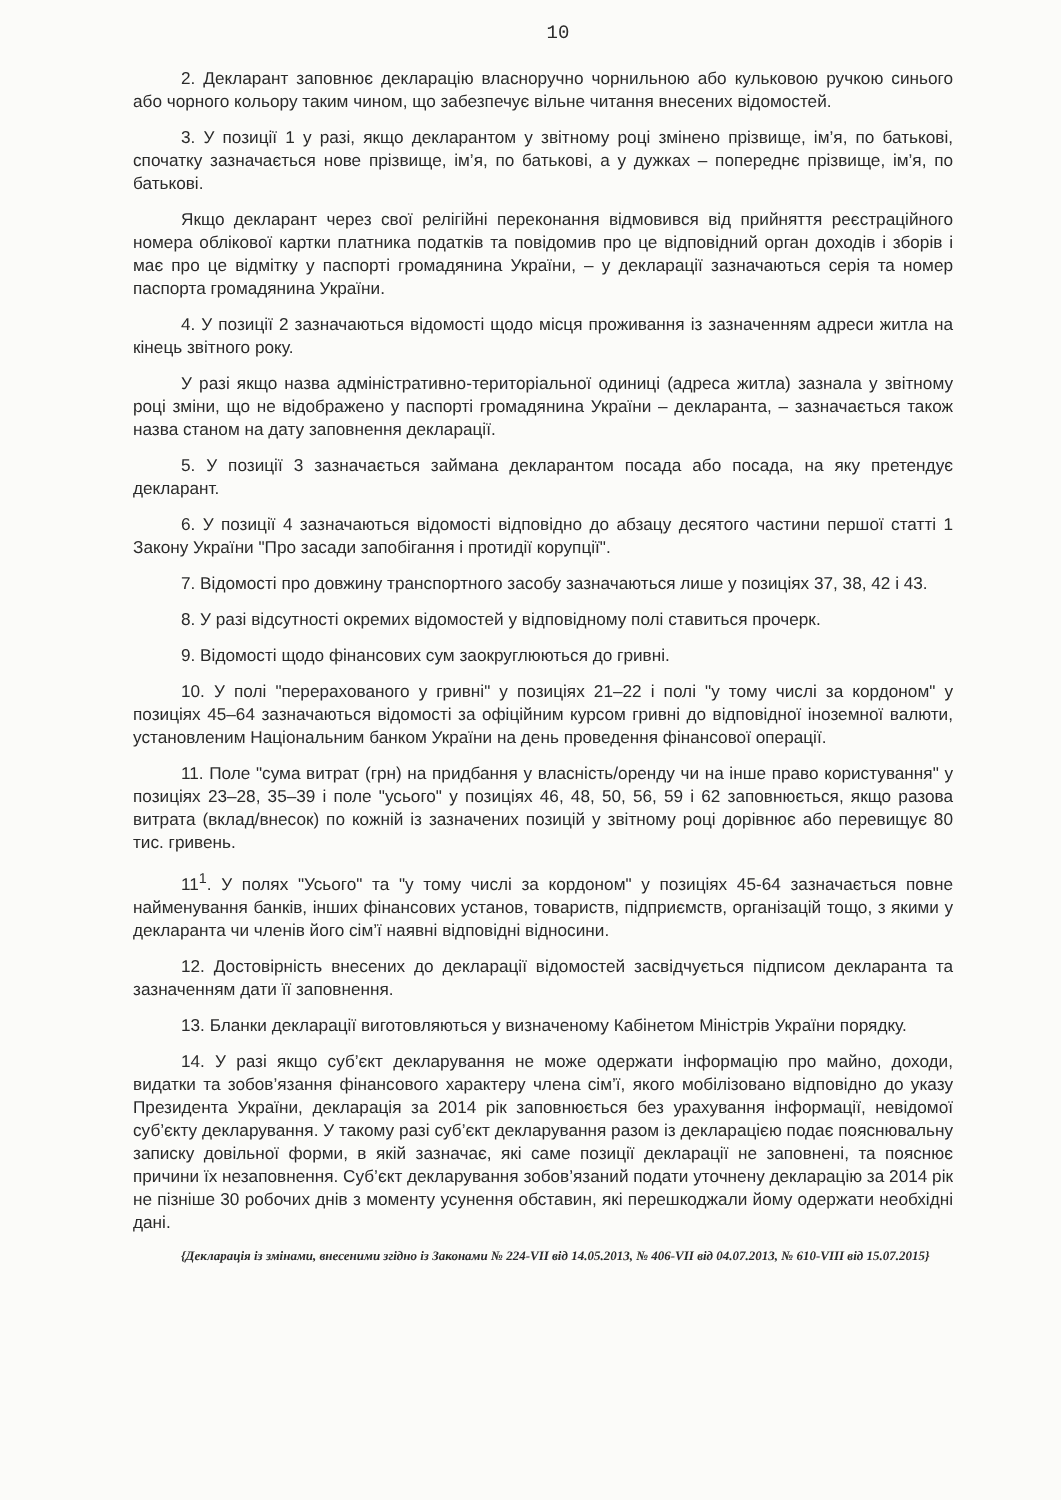10
2. Декларант заповнює декларацію власноручно чорнильною або кульковою ручкою синього або чорного кольору таким чином, що забезпечує вільне читання внесених відомостей.
3. У позиції 1 у разі, якщо декларантом у звітному році змінено прізвище, ім’я, по батькові, спочатку зазначається нове прізвище, ім’я, по батькові, а у дужках – попереднє прізвище, ім’я, по батькові.
Якщо декларант через свої релігійні переконання відмовився від прийняття реєстраційного номера облікової картки платника податків та повідомив про це відповідний орган доходів і зборів і має про це відмітку у паспорті громадянина України, – у декларації зазначаються серія та номер паспорта громадянина України.
4. У позиції 2 зазначаються відомості щодо місця проживання із зазначенням адреси житла на кінець звітного року.
У разі якщо назва адміністративно-територіальної одиниці (адреса житла) зазнала у звітному році зміни, що не відображено у паспорті громадянина України – декларанта, – зазначається також назва станом на дату заповнення декларації.
5. У позиції 3 зазначається займана декларантом посада або посада, на яку претендує декларант.
6. У позиції 4 зазначаються відомості відповідно до абзацу десятого частини першої статті 1 Закону України "Про засади запобігання і протидії корупції".
7. Відомості про довжину транспортного засобу зазначаються лише у позиціях 37, 38, 42 і 43.
8. У разі відсутності окремих відомостей у відповідному полі ставиться прочерк.
9. Відомості щодо фінансових сум заокруглюються до гривні.
10. У полі "перерахованого у гривні" у позиціях 21–22 і полі "у тому числі за кордоном" у позиціях 45–64 зазначаються відомості за офіційним курсом гривні до відповідної іноземної валюти, установленим Національним банком України на день проведення фінансової операції.
11. Поле "сума витрат (грн) на придбання у власність/оренду чи на інше право користування" у позиціях 23–28, 35–39 і поле "усього" у позиціях 46, 48, 50, 56, 59 і 62 заповнюється, якщо разова витрата (вклад/внесок) по кожній із зазначених позицій у звітному році дорівнює або перевищує 80 тис. гривень.
11<sup>1</sup>. У полях "Усього" та "у тому числі за кордоном" у позиціях 45-64 зазначається повне найменування банків, інших фінансових установ, товариств, підприємств, організацій тощо, з якими у декларанта чи членів його сім’ї наявні відповідні відносини.
12. Достовірність внесених до декларації відомостей засвідчується підписом декларанта та зазначенням дати її заповнення.
13. Бланки декларації виготовляються у визначеному Кабінетом Міністрів України порядку.
14. У разі якщо суб’єкт декларування не може одержати інформацію про майно, доходи, видатки та зобов’язання фінансового характеру члена сім’ї, якого мобілізовано відповідно до указу Президента України, декларація за 2014 рік заповнюється без урахування інформації, невідомої суб’єкту декларування. У такому разі суб’єкт декларування разом із декларацією подає пояснювальну записку довільної форми, в якій зазначає, які саме позиції декларації не заповнені, та пояснює причини їх незаповнення. Суб’єкт декларування зобов’язаний подати уточнену декларацію за 2014 рік не пізніше 30 робочих днів з моменту усунення обставин, які перешкоджали йому одержати необхідні дані.
{Декларація із змінами, внесеними згідно із Законами № 224-VII від 14.05.2013, № 406-VII від 04.07.2013, № 610-VIII від 15.07.2015}